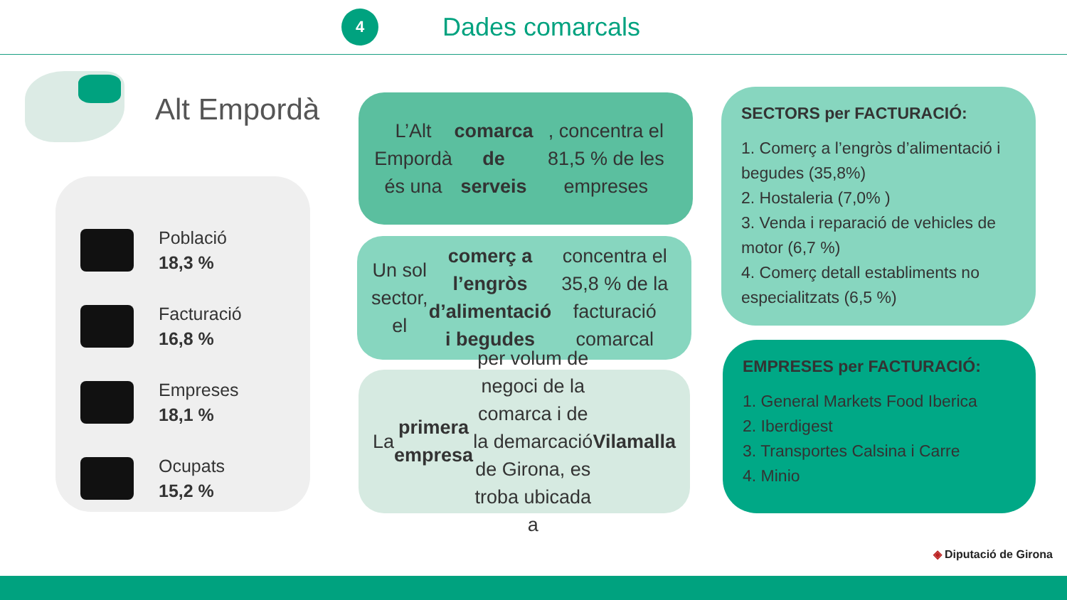4
Dades comarcals
Alt Empordà
Població
18,3 %
Facturació
16,8 %
Empreses
18,1 %
Ocupats
15,2 %
L’Alt Empordà és una comarca de serveis, concentra el 81,5 % de les empreses
Un sol sector, el comerç a l’engròs d’alimentació i begudes concentra el 35,8 % de la facturació comarcal
La primera empresa per volum de negoci de la comarca i de la demarcació de Girona, es troba ubicada a Vilamalla
SECTORS per FACTURACIÓ:
1. Comerç a l’engròs d’alimentació i begudes (35,8%)
2. Hostaleria (7,0% )
3. Venda i reparació de vehicles de motor (6,7 %)
4. Comerç detall establiments no especialitzats (6,5 %)
EMPRESES per FACTURACIÓ:
1. General Markets Food Iberica
2. Iberdigest
3. Transportes Calsina i Carre
4. Minio
◈ Diputació de Girona